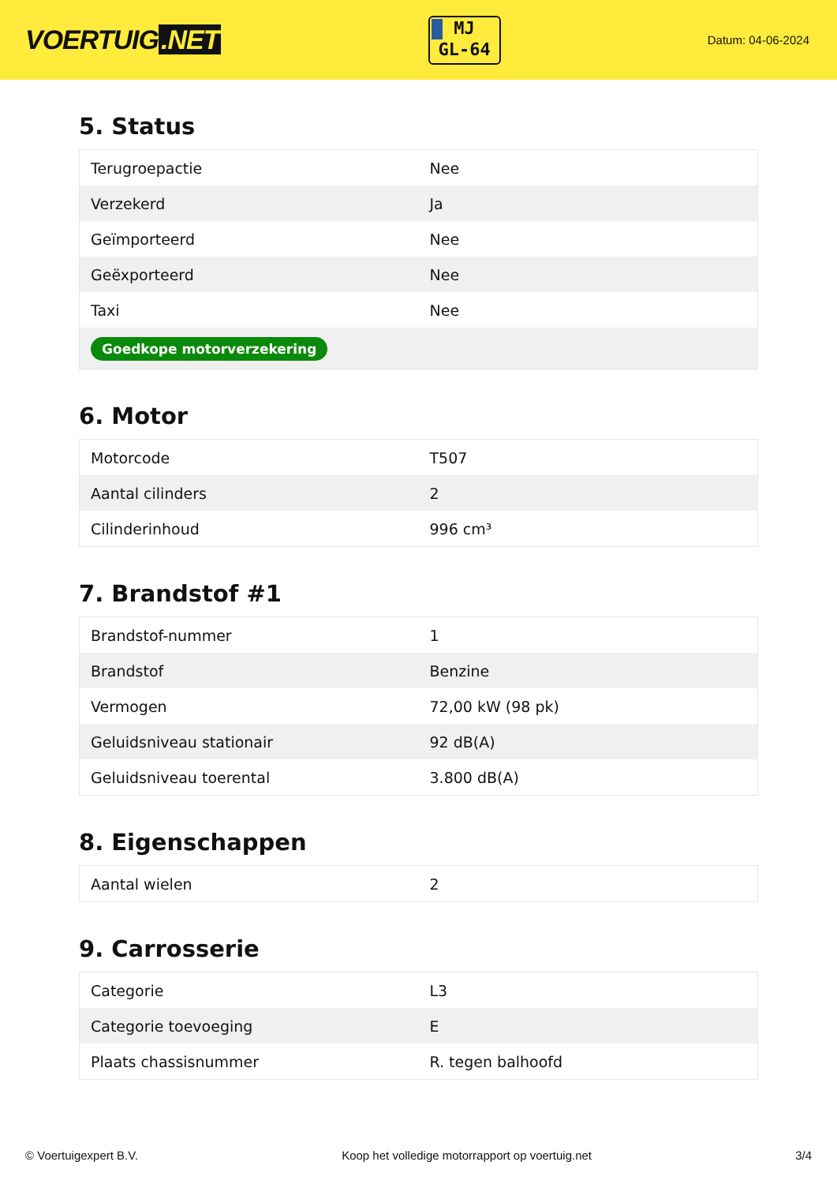VOERTUIG.NET
MJ
GL-64
Datum: 04-06-2024
5. Status
| Terugroepactie | Nee |
| Verzekerd | Ja |
| Geïmporteerd | Nee |
| Geëxporteerd | Nee |
| Taxi | Nee |
| Goedkope motorverzekering | |
6. Motor
| Motorcode | T507 |
| Aantal cilinders | 2 |
| Cilinderinhoud | 996 cm³ |
7. Brandstof #1
| Brandstof-nummer | 1 |
| Brandstof | Benzine |
| Vermogen | 72,00 kW (98 pk) |
| Geluidsniveau stationair | 92 dB(A) |
| Geluidsniveau toerental | 3.800 dB(A) |
8. Eigenschappen
| Aantal wielen | 2 |
9. Carrosserie
| Categorie | L3 |
| Categorie toevoeging | E |
| Plaats chassisnummer | R. tegen balhoofd |
© Voertuigexpert B.V. Koop het volledige motorrapport op voertuig.net 3/4